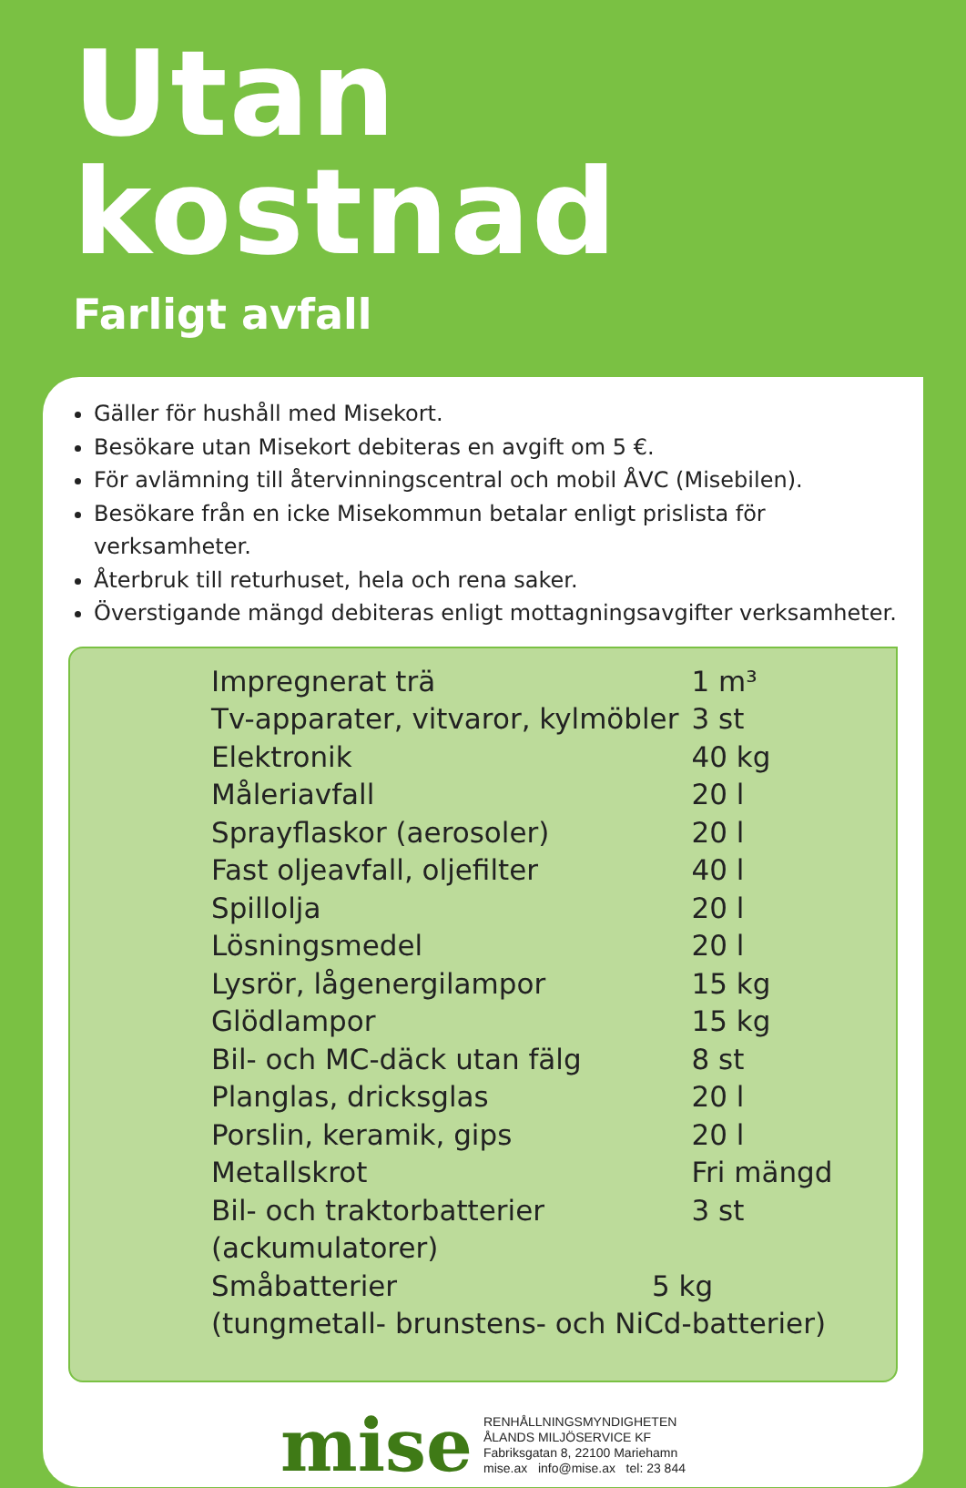Utan kostnad
Farligt avfall
Gäller för hushåll med Misekort.
Besökare utan Misekort debiteras en avgift om 5 €.
För avlämning till återvinningscentral och mobil ÅVC (Misebilen).
Besökare från en icke Misekommun betalar enligt prislista för verksamheter.
Återbruk till returhuset, hela och rena saker.
Överstigande mängd debiteras enligt mottagningsavgifter verksamheter.
| Impregnerat trä | 1 m³ |
| Tv-apparater, vitvaror, kylmöbler | 3 st |
| Elektronik | 40 kg |
| Måleriavfall | 20 l |
| Sprayflaskor (aerosoler) | 20 l |
| Fast oljeavfall, oljefilter | 40 l |
| Spillolja | 20 l |
| Lösningsmedel | 20 l |
| Lysrör, lågenergilampor | 15 kg |
| Glödlampor | 15 kg |
| Bil- och MC-däck utan fälg | 8 st |
| Planglas, dricksglas | 20 l |
| Porslin, keramik, gips | 20 l |
| Metallskrot | Fri mängd |
| Bil- och traktorbatterier (ackumulatorer) | 3 st |
| Småbatterier 5 kg (tungmetall- brunstens- och NiCd-batterier) | |
mise
RENHÅLLNINGSMYNDIGHETEN
ÅLANDS MILJÖSERVICE KF
Fabriksgatan 8, 22100 Mariehamn
mise.ax info@mise.ax tel: 23 844